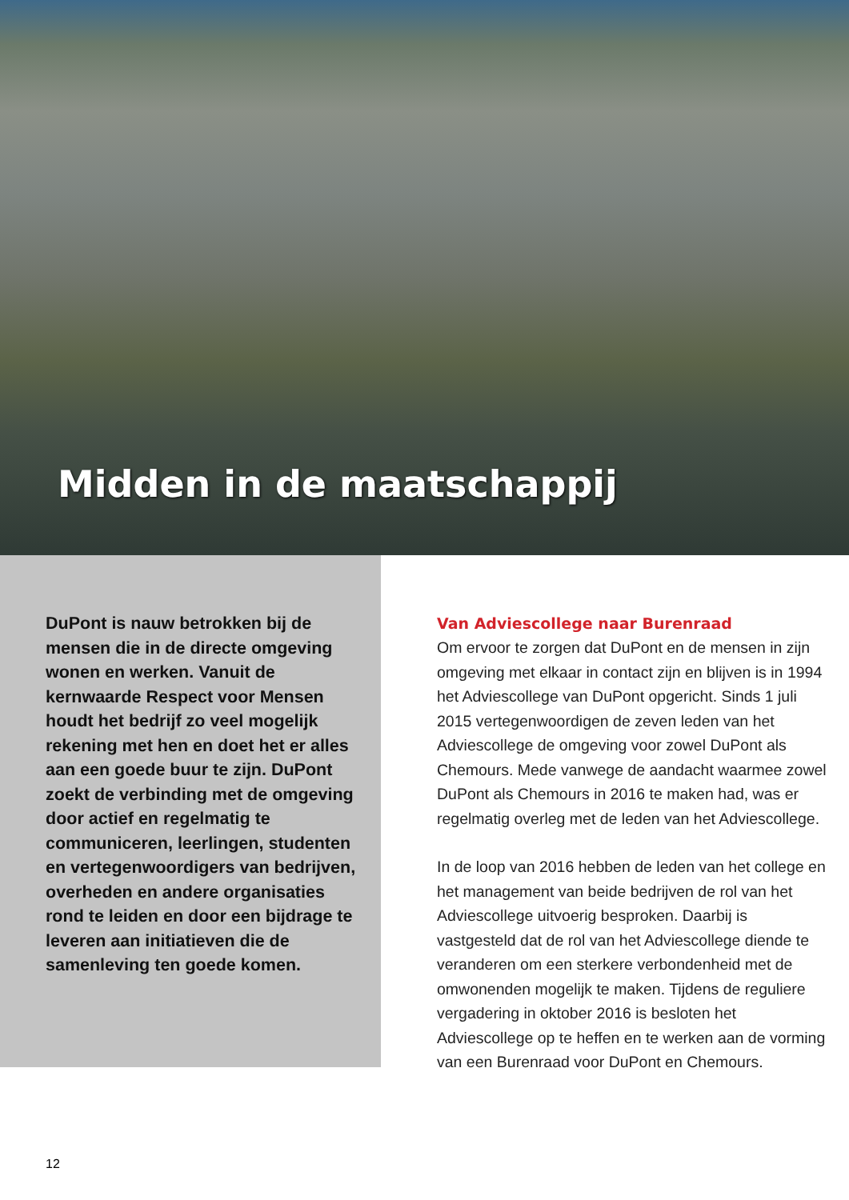Midden in de maatschappij
DuPont is nauw betrokken bij de mensen die in de directe omgeving wonen en werken. Vanuit de kernwaarde Respect voor Mensen houdt het bedrijf zo veel mogelijk rekening met hen en doet het er alles aan een goede buur te zijn. DuPont zoekt de verbinding met de omgeving door actief en regelmatig te communiceren, leerlingen, studenten en vertegenwoordigers van bedrijven, overheden en andere organisaties rond te leiden en door een bijdrage te leveren aan initiatieven die de samenleving ten goede komen.
Van Adviescollege naar Burenraad
Om ervoor te zorgen dat DuPont en de mensen in zijn omgeving met elkaar in contact zijn en blijven is in 1994 het Adviescollege van DuPont opgericht. Sinds 1 juli 2015 vertegenwoordigen de zeven leden van het Adviescollege de omgeving voor zowel DuPont als Chemours. Mede vanwege de aandacht waarmee zowel DuPont als Chemours in 2016 te maken had, was er regelmatig overleg met de leden van het Adviescollege.
In de loop van 2016 hebben de leden van het college en het management van beide bedrijven de rol van het Adviescollege uitvoerig besproken. Daarbij is vastgesteld dat de rol van het Adviescollege diende te veranderen om een sterkere verbondenheid met de omwonenden mogelijk te maken. Tijdens de reguliere vergadering in oktober 2016 is besloten het Adviescollege op te heffen en te werken aan de vorming van een Burenraad voor DuPont en Chemours.
12